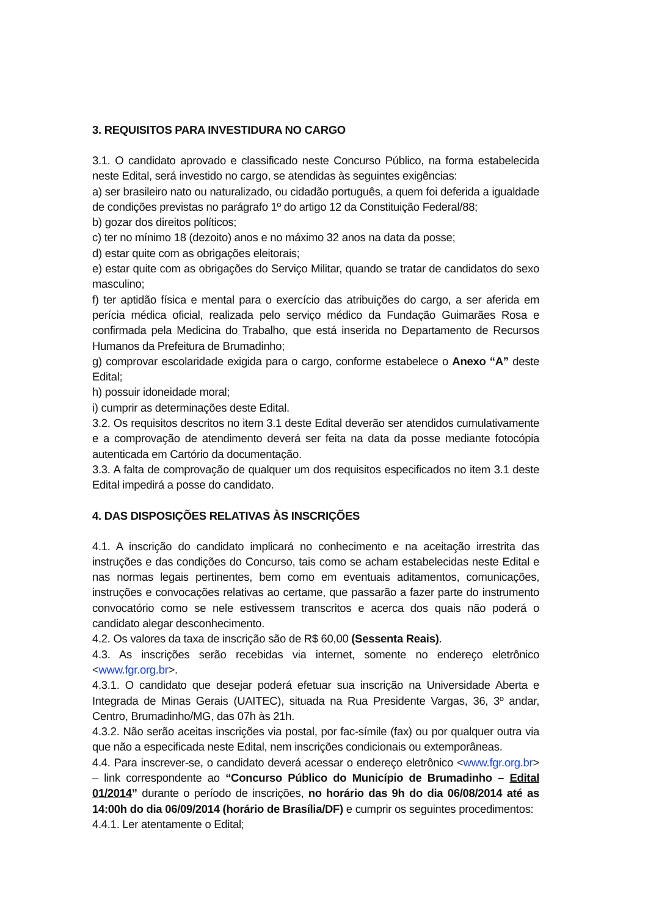3. REQUISITOS PARA INVESTIDURA NO CARGO
3.1. O candidato aprovado e classificado neste Concurso Público, na forma estabelecida neste Edital, será investido no cargo, se atendidas às seguintes exigências:
a) ser brasileiro nato ou naturalizado, ou cidadão português, a quem foi deferida a igualdade de condições previstas no parágrafo 1º do artigo 12 da Constituição Federal/88;
b) gozar dos direitos políticos;
c) ter no mínimo 18 (dezoito) anos e no máximo 32 anos na data da posse;
d) estar quite com as obrigações eleitorais;
e) estar quite com as obrigações do Serviço Militar, quando se tratar de candidatos do sexo masculino;
f) ter aptidão física e mental para o exercício das atribuições do cargo, a ser aferida em perícia médica oficial, realizada pelo serviço médico da Fundação Guimarães Rosa e confirmada pela Medicina do Trabalho, que está inserida no Departamento de Recursos Humanos da Prefeitura de Brumadinho;
g) comprovar escolaridade exigida para o cargo, conforme estabelece o Anexo “A” deste Edital;
h) possuir idoneidade moral;
i) cumprir as determinações deste Edital.
3.2. Os requisitos descritos no item 3.1 deste Edital deverão ser atendidos cumulativamente e a comprovação de atendimento deverá ser feita na data da posse mediante fotocópia autenticada em Cartório da documentação.
3.3. A falta de comprovação de qualquer um dos requisitos especificados no item 3.1 deste Edital impedirá a posse do candidato.
4. DAS DISPOSIÇÕES RELATIVAS ÀS INSCRIÇÕES
4.1. A inscrição do candidato implicará no conhecimento e na aceitação irrestrita das instruções e das condições do Concurso, tais como se acham estabelecidas neste Edital e nas normas legais pertinentes, bem como em eventuais aditamentos, comunicações, instruções e convocações relativas ao certame, que passarão a fazer parte do instrumento convocatório como se nele estivessem transcritos e acerca dos quais não poderá o candidato alegar desconhecimento.
4.2. Os valores da taxa de inscrição são de R$ 60,00 (Sessenta Reais).
4.3. As inscrições serão recebidas via internet, somente no endereço eletrônico <www.fgr.org.br>.
4.3.1. O candidato que desejar poderá efetuar sua inscrição na Universidade Aberta e Integrada de Minas Gerais (UAITEC), situada na Rua Presidente Vargas, 36, 3º andar, Centro, Brumadinho/MG, das 07h às 21h.
4.3.2. Não serão aceitas inscrições via postal, por fac-símile (fax) ou por qualquer outra via que não a especificada neste Edital, nem inscrições condicionais ou extemporâneas.
4.4. Para inscrever-se, o candidato deverá acessar o endereço eletrônico <www.fgr.org.br> – link correspondente ao “Concurso Público do Município de Brumadinho – Edital 01/2014” durante o período de inscrições, no horário das 9h do dia 06/08/2014 até as 14:00h do dia 06/09/2014 (horário de Brasília/DF) e cumprir os seguintes procedimentos:
4.4.1. Ler atentamente o Edital;